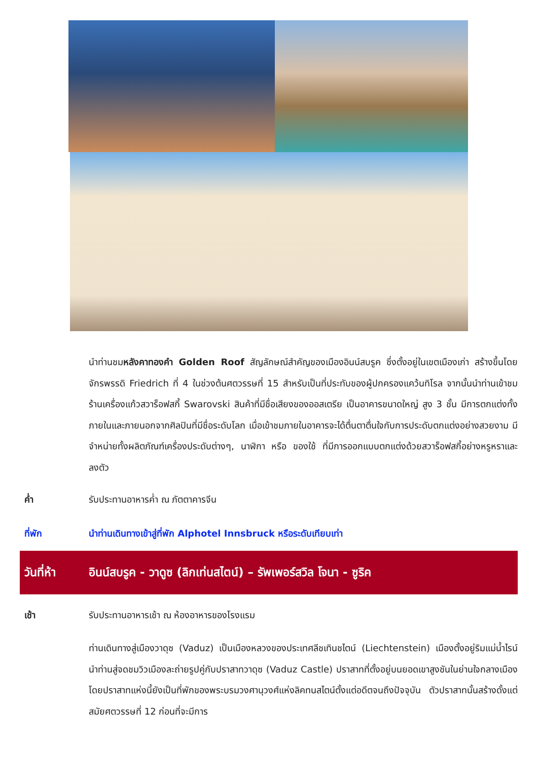นำท่านชมหลังคาทองคำ Golden Roof สัญลักษณ์สำคัญของเมืองอินน์สบรูค ซึ่งตั้งอยู่ในเขตเมืองเก่า สร้างขึ้นโดยจักรพรรดิ Friedrich ที่ 4 ในช่วงต้นศตวรรษที่ 15 สำหรับเป็นที่ประทับของผู้ปกครองแคว้นทิโรล จากนั้นนำท่านเข้าชมร้านเครื่องแก้วสวาร็อฟสกี้ Swarovski สินค้าที่มีชื่อเสียงของออสเตรีย เป็นอาคารขนาดใหญ่ สูง 3 ชั้น มีการตกแต่งทั้งภายในและภายนอกจากศิลปินที่มีชื่อระดับโลก เมื่อเข้าชมภายในอาคารจะได้ตื่นตาตื่นใจกับการประดับตกแต่งอย่างสวยงาม มีจำหน่ายทั้งผลิตภัณฑ์เครื่องประดับต่างๆ, นาฬิกา หรือ ของใช้ ที่มีการออกแบบตกแต่งด้วยสวาร็อฟสกี้อย่างหรูหราและลงตัว
ค่ำ รับประทานอาหารค่ำ ณ ภัตตาคารจีน
ที่พัก นำท่านเดินทางเข้าสู่ที่พัก Alphotel Innsbruck หรือระดับเทียบเท่า
วันที่ห้า อินน์สบรูค - วาดูซ (ลิกเท่นสไตน์) – รัพเพอร์สวิล โจนา - ซูริค
เช้า รับประทานอาหารเช้า ณ ห้องอาหารของโรงแรม
ท่านเดินทางสู่เมืองวาดุซ (Vaduz) เป็นเมืองหลวงของประเทศลีชเทินชไตน์ (Liechtenstein) เมืองตั้งอยู่ริมแม่น้ำไรน์ นำท่านสู่จดชมวิวเมืองละถ่ายรูปคู่กับปราสาทวาดุซ (Vaduz Castle) ปราสาทที่ตั้งอยู่บนยอดเขาสูงชันในย่านใจกลางเมือง โดยปราสาทแห่งนี้ยังเป็นที่พักของพระบรมวงศานุวงศ์แห่งลิคทนสไตน์ตั้งแต่อดีตจนถึงปัจจุบัน ตัวปราสาทนั้นสร้างดั้งแต่สมัยศตวรรษที่ 12 ก่อนที่จะมีการ